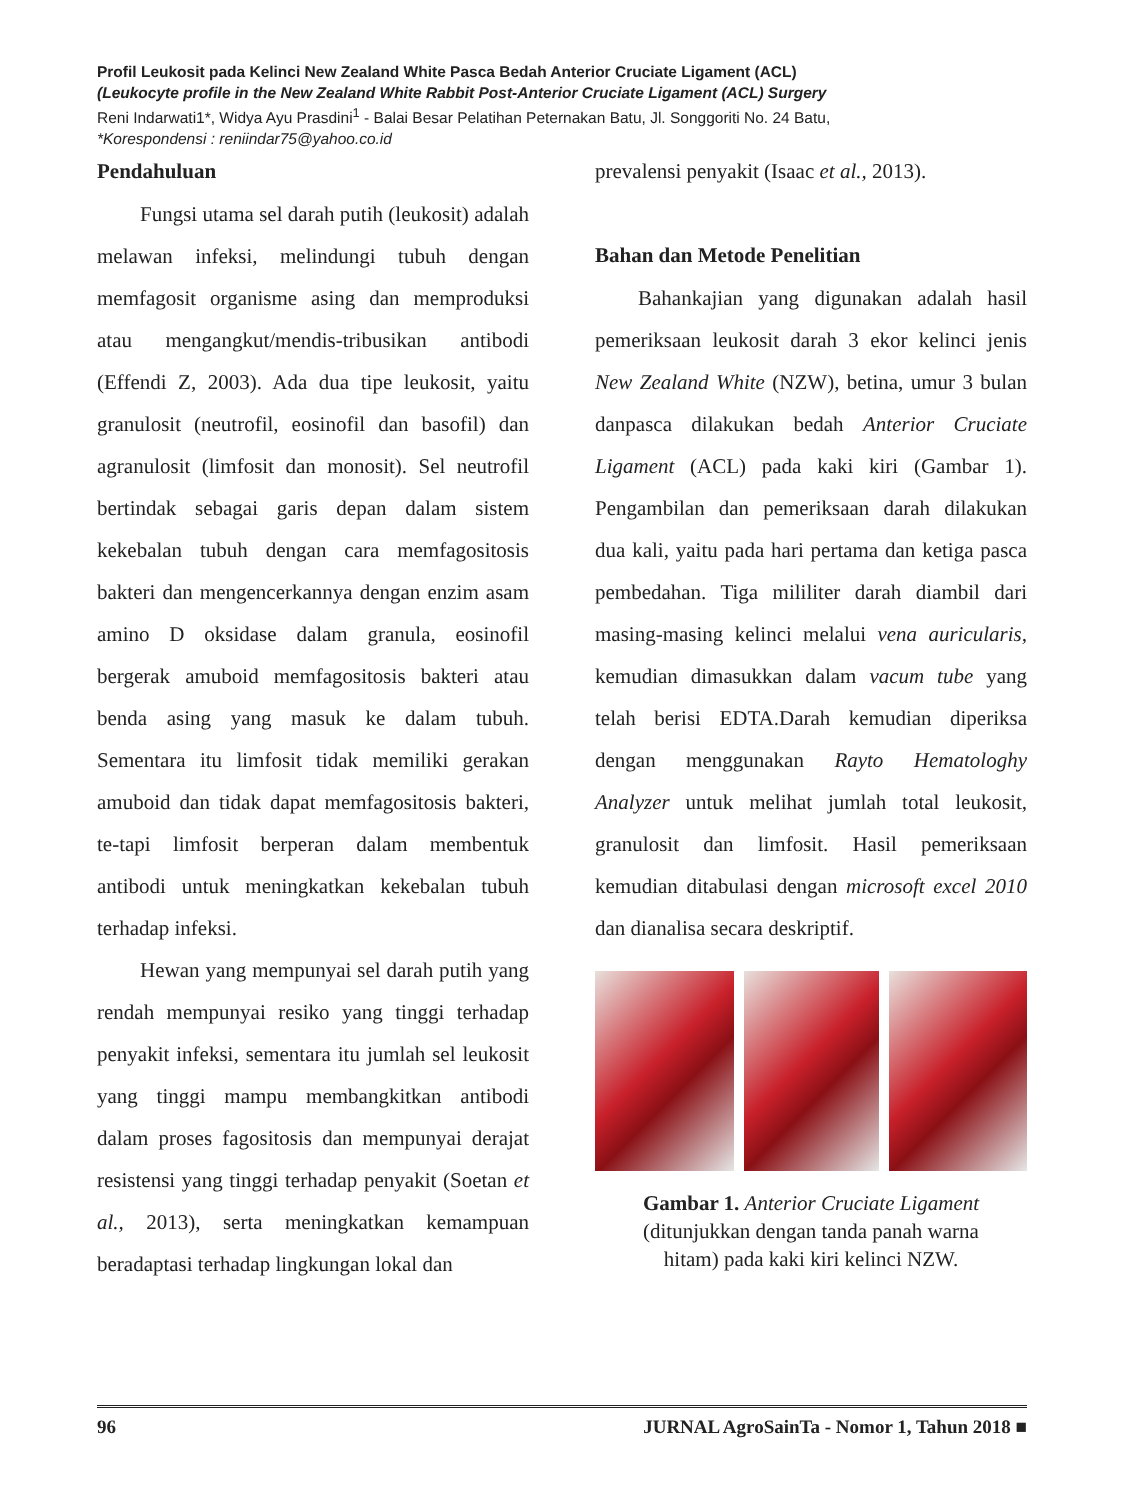Profil Leukosit pada Kelinci New Zealand White Pasca Bedah Anterior Cruciate Ligament (ACL)
(Leukocyte profile in the New Zealand White Rabbit Post-Anterior Cruciate Ligament (ACL) Surgery
Reni Indarwati1*, Widya Ayu Prasdini<sup>1</sup> - Balai Besar Pelatihan Peternakan Batu, Jl. Songgoriti No. 24 Batu,
*Korespondensi : reniindar75@yahoo.co.id
Pendahuluan
Fungsi utama sel darah putih (leukosit) adalah melawan infeksi, melindungi tubuh dengan memfagosit organisme asing dan memproduksi atau mengangkut/mendis-tribusikan antibodi (Effendi Z, 2003). Ada dua tipe leukosit, yaitu granulosit (neutrofil, eosinofil dan basofil) dan agranulosit (limfosit dan monosit). Sel neutrofil bertindak sebagai garis depan dalam sistem kekebalan tubuh dengan cara memfagositosis bakteri dan mengencerkannya dengan enzim asam amino D oksidase dalam granula, eosinofil bergerak amuboid memfagositosis bakteri atau benda asing yang masuk ke dalam tubuh. Sementara itu limfosit tidak memiliki gerakan amuboid dan tidak dapat memfagositosis bakteri, te-tapi limfosit berperan dalam membentuk antibodi untuk meningkatkan kekebalan tubuh terhadap infeksi.
Hewan yang mempunyai sel darah putih yang rendah mempunyai resiko yang tinggi terhadap penyakit infeksi, sementara itu jumlah sel leukosit yang tinggi mampu membangkitkan antibodi dalam proses fagositosis dan mempunyai derajat resistensi yang tinggi terhadap penyakit (Soetan et al., 2013), serta meningkatkan kemampuan beradaptasi terhadap lingkungan lokal dan
prevalensi penyakit (Isaac et al., 2013).
Bahan dan Metode Penelitian
Bahankajian yang digunakan adalah hasil pemeriksaan leukosit darah 3 ekor kelinci jenis New Zealand White (NZW), betina, umur 3 bulan danpasca dilakukan bedah Anterior Cruciate Ligament (ACL) pada kaki kiri (Gambar 1). Pengambilan dan pemeriksaan darah dilakukan dua kali, yaitu pada hari pertama dan ketiga pasca pembedahan. Tiga mililiter darah diambil dari masing-masing kelinci melalui vena auricularis, kemudian dimasukkan dalam vacum tube yang telah berisi EDTA.Darah kemudian diperiksa dengan menggunakan Rayto Hematologhy Analyzer untuk melihat jumlah total leukosit, granulosit dan limfosit. Hasil pemeriksaan kemudian ditabulasi dengan microsoft excel 2010 dan dianalisa secara deskriptif.
Gambar 1. Anterior Cruciate Ligament
(ditunjukkan dengan tanda panah warna
hitam) pada kaki kiri kelinci NZW.
96 JURNAL AgroSainTa - Nomor 1, Tahun 2018 ■